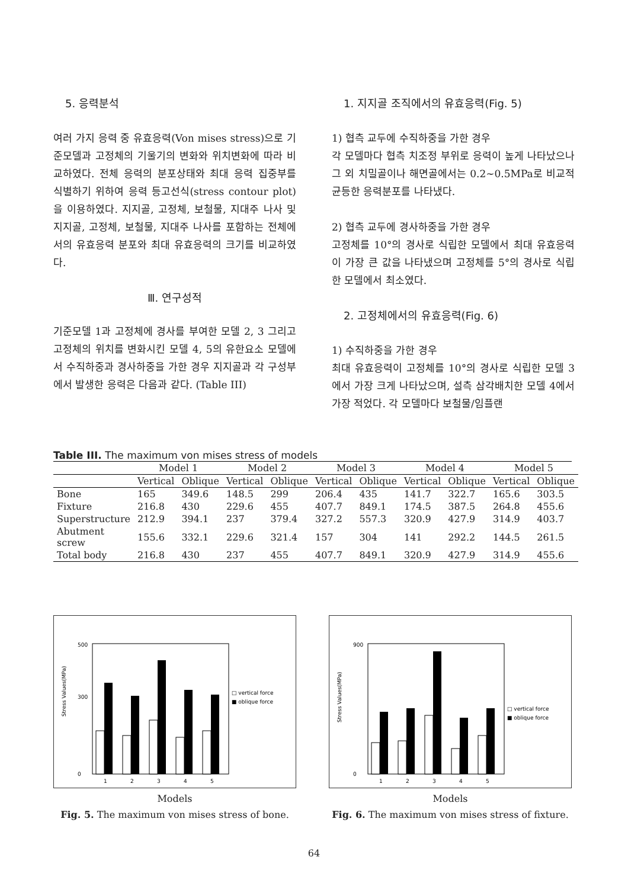5. 응력분석
여러 가지 응력 중 유효응력(Von mises stress)으로 기준모델과 고정체의 기울기의 변화와 위치변화에 따라 비교하였다. 전체 응력의 분포상태와 최대 응력 집중부를 식별하기 위하여 응력 등고선식(stress contour plot)을 이용하였다. 지지골, 고정체, 보철물, 지대주 나사 및 지지골, 고정체, 보철물, 지대주 나사를 포함하는 전체에서의 유효응력 분포와 최대 유효응력의 크기를 비교하였다.
Ⅲ. 연구성적
기준모델 1과 고정체에 경사를 부여한 모델 2, 3 그리고 고정체의 위치를 변화시킨 모델 4, 5의 유한요소 모델에서 수직하중과 경사하중을 가한 경우 지지골과 각 구성부에서 발생한 응력은 다음과 같다. (Table III)
1. 지지골 조직에서의 유효응력(Fig. 5)
1) 협측 교두에 수직하중을 가한 경우
각 모델마다 협측 치조정 부위로 응력이 높게 나타났으나 그 외 치밀골이나 해면골에서는 0.2~0.5MPa로 비교적 균등한 응력분포를 나타냈다.
2) 협측 교두에 경사하중을 가한 경우
고정체를 10°의 경사로 식립한 모델에서 최대 유효응력이 가장 큰 값을 나타냈으며 고정체를 5°의 경사로 식립한 모델에서 최소였다.
2. 고정체에서의 유효응력(Fig. 6)
1) 수직하중을 가한 경우
최대 유효응력이 고정체를 10°의 경사로 식립한 모델 3에서 가장 크게 나타났으며, 설측 삼각배치한 모델 4에서 가장 적었다. 각 모델마다 보철물/임플랜
Table III. The maximum von mises stress of models
| | Model 1 | | Model 2 | | Model 3 | | Model 4 | | Model 5 | |
| --- | --- | --- | --- | --- | --- | --- | --- | --- | --- | --- |
| | Vertical | Oblique | Vertical | Oblique | Vertical | Oblique | Vertical | Oblique | Vertical | Oblique |
| Bone | 165 | 349.6 | 148.5 | 299 | 206.4 | 435 | 141.7 | 322.7 | 165.6 | 303.5 |
| Fixture | 216.8 | 430 | 229.6 | 455 | 407.7 | 849.1 | 174.5 | 387.5 | 264.8 | 455.6 |
| Superstructure | 212.9 | 394.1 | 237 | 379.4 | 327.2 | 557.3 | 320.9 | 427.9 | 314.9 | 403.7 |
| Abutment screw | 155.6 | 332.1 | 229.6 | 321.4 | 157 | 304 | 141 | 292.2 | 144.5 | 261.5 |
| Total body | 216.8 | 430 | 237 | 455 | 407.7 | 849.1 | 320.9 | 427.9 | 314.9 | 455.6 |
Stress Values(MPa)
0
500
300
1
2
3
4
5
□ vertical force
■ oblique force
Models
Fig. 5. The maximum von mises stress of bone.
Stress Values(MPa)
0
900
1
2
3
4
5
□ vertical force
■ oblique force
Models
Fig. 6. The maximum von mises stress of fixture.
64